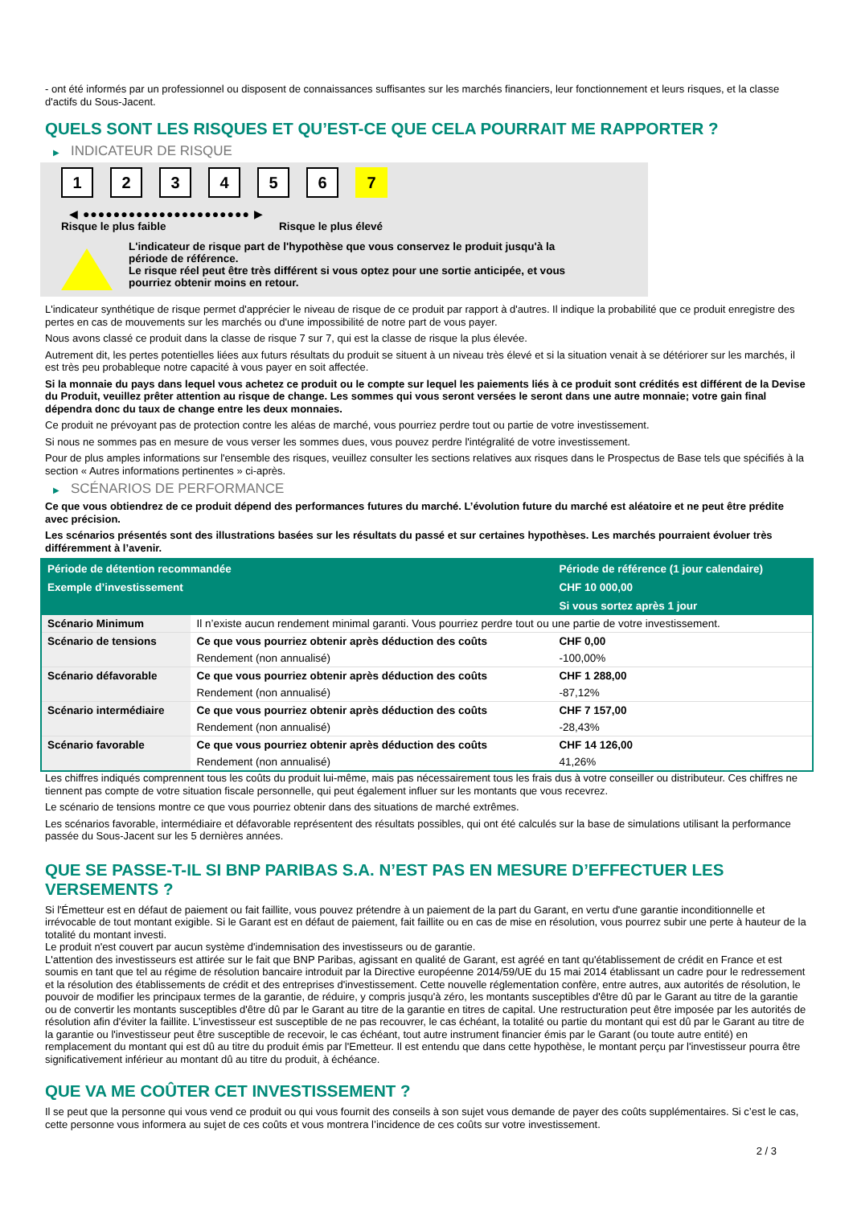- ont été informés par un professionnel ou disposent de connaissances suffisantes sur les marchés financiers, leur fonctionnement et leurs risques, et la classe d'actifs du Sous-Jacent.
QUELS SONT LES RISQUES ET QU’EST-CE QUE CELA POURRAIT ME RAPPORTER ?
▶ INDICATEUR DE RISQUE
1 2 3 4 5 6 7
◀ ●●●●●●●●●●●●●●●●●●●●●● ▶
Risque le plus faible Risque le plus élevé
L'indicateur de risque part de l'hypothèse que vous conservez le produit jusqu'à la
période de référence.
Le risque réel peut être très différent si vous optez pour une sortie anticipée, et vous
pourriez obtenir moins en retour.
L'indicateur synthétique de risque permet d'apprécier le niveau de risque de ce produit par rapport à d'autres. Il indique la probabilité que ce produit enregistre des pertes en cas de mouvements sur les marchés ou d'une impossibilité de notre part de vous payer.
Nous avons classé ce produit dans la classe de risque 7 sur 7, qui est la classe de risque la plus élevée.
Autrement dit, les pertes potentielles liées aux futurs résultats du produit se situent à un niveau très élevé et si la situation venait à se détériorer sur les marchés, il est très peu probableque notre capacité à vous payer en soit affectée.
Si la monnaie du pays dans lequel vous achetez ce produit ou le compte sur lequel les paiements liés à ce produit sont crédités est différent de la Devise du Produit, veuillez prêter attention au risque de change. Les sommes qui vous seront versées le seront dans une autre monnaie; votre gain final dépendra donc du taux de change entre les deux monnaies.
Ce produit ne prévoyant pas de protection contre les aléas de marché, vous pourriez perdre tout ou partie de votre investissement.
Si nous ne sommes pas en mesure de vous verser les sommes dues, vous pouvez perdre l'intégralité de votre investissement.
Pour de plus amples informations sur l'ensemble des risques, veuillez consulter les sections relatives aux risques dans le Prospectus de Base tels que spécifiés à la section « Autres informations pertinentes » ci-après.
▶ SCÉNARIOS DE PERFORMANCE
Ce que vous obtiendrez de ce produit dépend des performances futures du marché. L’évolution future du marché est aléatoire et ne peut être prédite avec précision.
Les scénarios présentés sont des illustrations basées sur les résultats du passé et sur certaines hypothèses. Les marchés pourraient évoluer très différemment à l’avenir.
| Période de détention recommandée | | Période de référence (1 jour calendaire) |
| --- | --- | --- |
| Exemple d’investissement | | CHF 10 000,00 |
| | | Si vous sortez après 1 jour |
| Scénario Minimum | Il n’existe aucun rendement minimal garanti. Vous pourriez perdre tout ou une partie de votre investissement. | |
| Scénario de tensions | Ce que vous pourriez obtenir après déduction des coûts | CHF 0,00 |
| | Rendement (non annualisé) | -100,00% |
| Scénario défavorable | Ce que vous pourriez obtenir après déduction des coûts | CHF 1 288,00 |
| | Rendement (non annualisé) | -87,12% |
| Scénario intermédiaire | Ce que vous pourriez obtenir après déduction des coûts | CHF 7 157,00 |
| | Rendement (non annualisé) | -28,43% |
| Scénario favorable | Ce que vous pourriez obtenir après déduction des coûts | CHF 14 126,00 |
| | Rendement (non annualisé) | 41,26% |
Les chiffres indiqués comprennent tous les coûts du produit lui-même, mais pas nécessairement tous les frais dus à votre conseiller ou distributeur. Ces chiffres ne tiennent pas compte de votre situation fiscale personnelle, qui peut également influer sur les montants que vous recevrez.
Le scénario de tensions montre ce que vous pourriez obtenir dans des situations de marché extrêmes.
Les scénarios favorable, intermédiaire et défavorable représentent des résultats possibles, qui ont été calculés sur la base de simulations utilisant la performance passée du Sous-Jacent sur les 5 dernières années.
QUE SE PASSE-T-IL SI BNP PARIBAS S.A. N’EST PAS EN MESURE D’EFFECTUER LES VERSEMENTS ?
Si l'Émetteur est en défaut de paiement ou fait faillite, vous pouvez prétendre à un paiement de la part du Garant, en vertu d'une garantie inconditionnelle et irrévocable de tout montant exigible. Si le Garant est en défaut de paiement, fait faillite ou en cas de mise en résolution, vous pourrez subir une perte à hauteur de la totalité du montant investi.
Le produit n'est couvert par aucun système d'indemnisation des investisseurs ou de garantie.
L'attention des investisseurs est attirée sur le fait que BNP Paribas, agissant en qualité de Garant, est agréé en tant qu'établissement de crédit en France et est soumis en tant que tel au régime de résolution bancaire introduit par la Directive européenne 2014/59/UE du 15 mai 2014 établissant un cadre pour le redressement et la résolution des établissements de crédit et des entreprises d'investissement. Cette nouvelle réglementation confère, entre autres, aux autorités de résolution, le pouvoir de modifier les principaux termes de la garantie, de réduire, y compris jusqu'à zéro, les montants susceptibles d'être dû par le Garant au titre de la garantie ou de convertir les montants susceptibles d'être dû par le Garant au titre de la garantie en titres de capital. Une restructuration peut être imposée par les autorités de résolution afin d'éviter la faillite. L'investisseur est susceptible de ne pas recouvrer, le cas échéant, la totalité ou partie du montant qui est dû par le Garant au titre de la garantie ou l'investisseur peut être susceptible de recevoir, le cas échéant, tout autre instrument financier émis par le Garant (ou toute autre entité) en remplacement du montant qui est dû au titre du produit émis par l'Emetteur. Il est entendu que dans cette hypothèse, le montant perçu par l'investisseur pourra être significativement inférieur au montant dû au titre du produit, à échéance.
QUE VA ME COÛTER CET INVESTISSEMENT ?
Il se peut que la personne qui vous vend ce produit ou qui vous fournit des conseils à son sujet vous demande de payer des coûts supplémentaires. Si c’est le cas, cette personne vous informera au sujet de ces coûts et vous montrera l’incidence de ces coûts sur votre investissement.
2 / 3